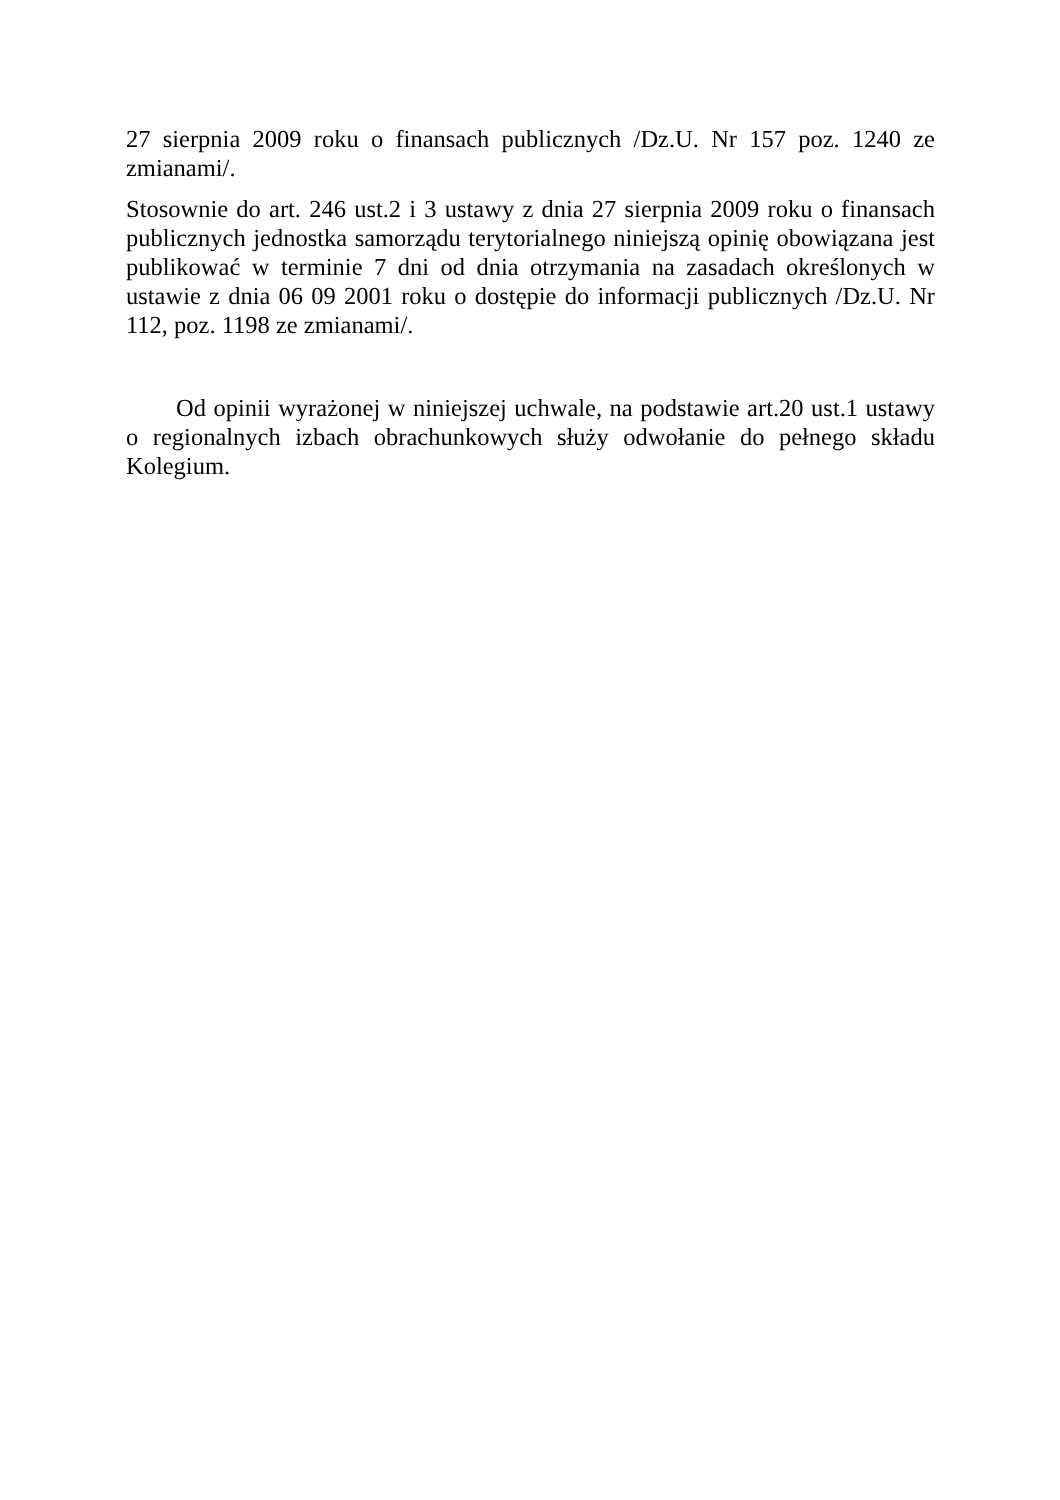27 sierpnia 2009 roku o finansach publicznych /Dz.U. Nr 157 poz. 1240 ze zmianami/.
Stosownie do art. 246 ust.2 i 3 ustawy z dnia 27 sierpnia 2009 roku o finansach publicznych jednostka samorządu terytorialnego niniejszą opinię obowiązana jest publikować w terminie 7 dni od dnia otrzymania na zasadach określonych w ustawie z dnia 06 09 2001 roku o dostępie do informacji publicznych /Dz.U. Nr 112, poz. 1198 ze zmianami/.
Od opinii wyrażonej w niniejszej uchwale, na podstawie art.20 ust.1 ustawy o regionalnych izbach obrachunkowych służy odwołanie do pełnego składu Kolegium.